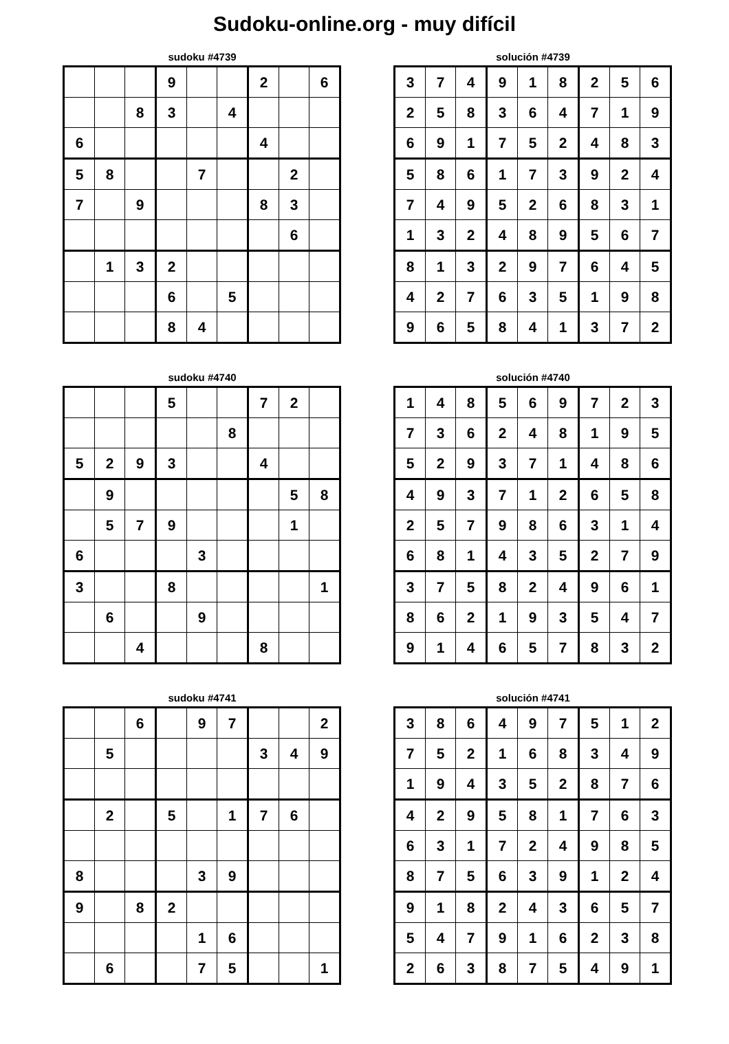Sudoku-online.org - muy difícil
sudoku #4739
| | | | 9 | | | 2 | | 6 |
| | | 8 | 3 | | 4 | | | |
| 6 | | | | | | 4 | | |
| 5 | 8 | | | 7 | | | 2 | |
| 7 | | 9 | | | | 8 | 3 | |
| | | | | | | | 6 | |
| | 1 | 3 | 2 | | | | | |
| | | | 6 | | 5 | | | |
| | | | 8 | 4 | | | | |
solución #4739
| 3 | 7 | 4 | 9 | 1 | 8 | 2 | 5 | 6 |
| 2 | 5 | 8 | 3 | 6 | 4 | 7 | 1 | 9 |
| 6 | 9 | 1 | 7 | 5 | 2 | 4 | 8 | 3 |
| 5 | 8 | 6 | 1 | 7 | 3 | 9 | 2 | 4 |
| 7 | 4 | 9 | 5 | 2 | 6 | 8 | 3 | 1 |
| 1 | 3 | 2 | 4 | 8 | 9 | 5 | 6 | 7 |
| 8 | 1 | 3 | 2 | 9 | 7 | 6 | 4 | 5 |
| 4 | 2 | 7 | 6 | 3 | 5 | 1 | 9 | 8 |
| 9 | 6 | 5 | 8 | 4 | 1 | 3 | 7 | 2 |
sudoku #4740
| | | | 5 | | | 7 | 2 | |
| | | | | | 8 | | | |
| 5 | 2 | 9 | 3 | | | 4 | | |
| | 9 | | | | | | 5 | 8 |
| | 5 | 7 | 9 | | | | 1 | |
| 6 | | | | 3 | | | | |
| 3 | | | 8 | | | | | 1 |
| | 6 | | | 9 | | | | |
| | | 4 | | | | 8 | | |
solución #4740
| 1 | 4 | 8 | 5 | 6 | 9 | 7 | 2 | 3 |
| 7 | 3 | 6 | 2 | 4 | 8 | 1 | 9 | 5 |
| 5 | 2 | 9 | 3 | 7 | 1 | 4 | 8 | 6 |
| 4 | 9 | 3 | 7 | 1 | 2 | 6 | 5 | 8 |
| 2 | 5 | 7 | 9 | 8 | 6 | 3 | 1 | 4 |
| 6 | 8 | 1 | 4 | 3 | 5 | 2 | 7 | 9 |
| 3 | 7 | 5 | 8 | 2 | 4 | 9 | 6 | 1 |
| 8 | 6 | 2 | 1 | 9 | 3 | 5 | 4 | 7 |
| 9 | 1 | 4 | 6 | 5 | 7 | 8 | 3 | 2 |
sudoku #4741
| | | 6 | | 9 | 7 | | | 2 |
| | 5 | | | | | 3 | 4 | 9 |
| | 2 | | 5 | | 1 | 7 | 6 | |
| 8 | | | | 3 | 9 | | | |
| 9 | | 8 | 2 | | | | | |
| | | | | 1 | 6 | | | |
| | 6 | | | 7 | 5 | | | 1 |
solución #4741
| 3 | 8 | 6 | 4 | 9 | 7 | 5 | 1 | 2 |
| 7 | 5 | 2 | 1 | 6 | 8 | 3 | 4 | 9 |
| 1 | 9 | 4 | 3 | 5 | 2 | 8 | 7 | 6 |
| 4 | 2 | 9 | 5 | 8 | 1 | 7 | 6 | 3 |
| 6 | 3 | 1 | 7 | 2 | 4 | 9 | 8 | 5 |
| 8 | 7 | 5 | 6 | 3 | 9 | 1 | 2 | 4 |
| 9 | 1 | 8 | 2 | 4 | 3 | 6 | 5 | 7 |
| 5 | 4 | 7 | 9 | 1 | 6 | 2 | 3 | 8 |
| 2 | 6 | 3 | 8 | 7 | 5 | 4 | 9 | 1 |